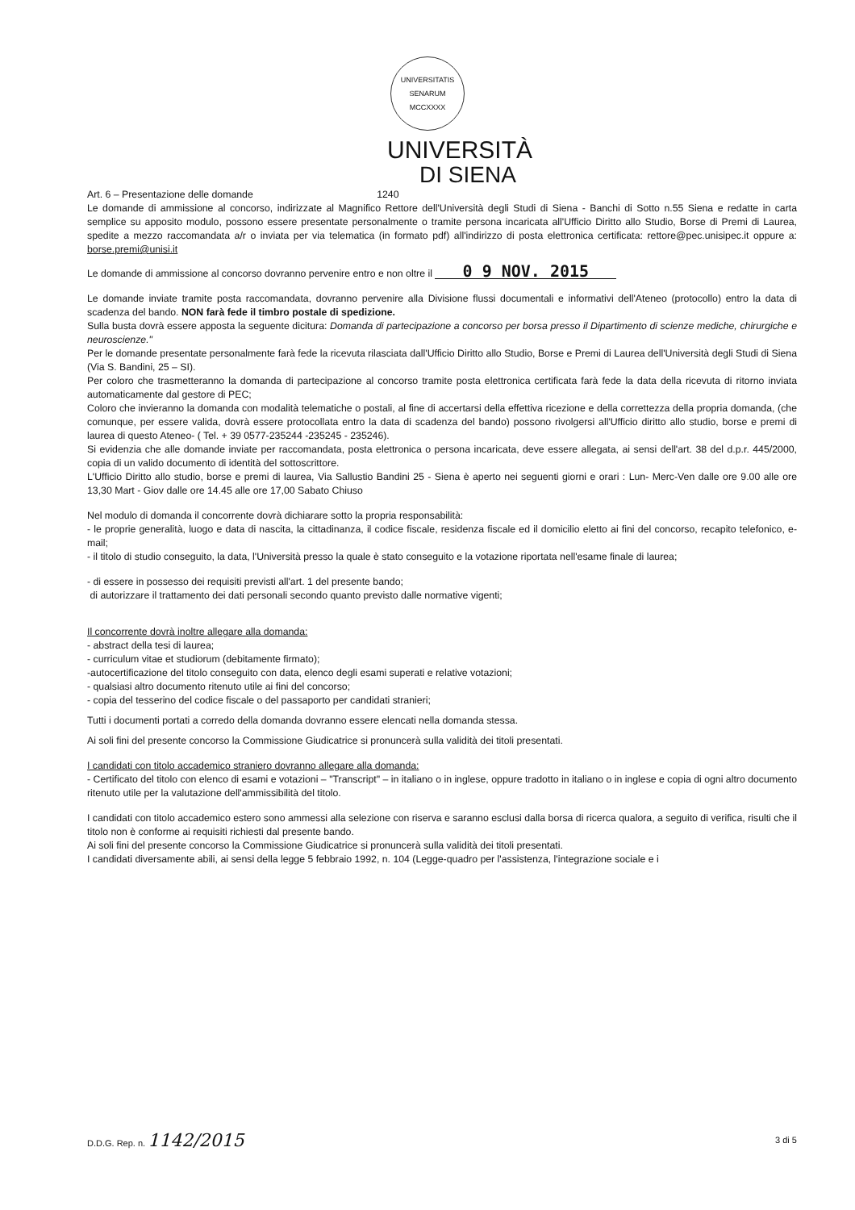UNIVERSITATIS SENARUM MCCXXXX
UNIVERSITÀ
DI SIENA
Art. 6 – Presentazione delle domande 1240
Le domande di ammissione al concorso, indirizzate al Magnifico Rettore dell'Università degli Studi di Siena - Banchi di Sotto n.55 Siena e redatte in carta semplice su apposito modulo, possono essere presentate personalmente o tramite persona incaricata all'Ufficio Diritto allo Studio, Borse di Premi di Laurea, spedite a mezzo raccomandata a/r o inviata per via telematica (in formato pdf) all'indirizzo di posta elettronica certificata: rettore@pec.unisipec.it oppure a: borse.premi@unisi.it
Le domande di ammissione al concorso dovranno pervenire entro e non oltre il 0 9 NOV. 2015
Le domande inviate tramite posta raccomandata, dovranno pervenire alla Divisione flussi documentali e informativi dell'Ateneo (protocollo) entro la data di scadenza del bando. NON farà fede il timbro postale di spedizione.
Sulla busta dovrà essere apposta la seguente dicitura: Domanda di partecipazione a concorso per borsa presso il Dipartimento di scienze mediche, chirurgiche e neuroscienze."
Per le domande presentate personalmente farà fede la ricevuta rilasciata dall'Ufficio Diritto allo Studio, Borse e Premi di Laurea dell'Università degli Studi di Siena (Via S. Bandini, 25 – SI).
Per coloro che trasmetteranno la domanda di partecipazione al concorso tramite posta elettronica certificata farà fede la data della ricevuta di ritorno inviata automaticamente dal gestore di PEC;
Coloro che invieranno la domanda con modalità telematiche o postali, al fine di accertarsi della effettiva ricezione e della correttezza della propria domanda, (che comunque, per essere valida, dovrà essere protocollata entro la data di scadenza del bando) possono rivolgersi all'Ufficio diritto allo studio, borse e premi di laurea di questo Ateneo- ( Tel. + 39 0577-235244 -235245 - 235246).
Si evidenzia che alle domande inviate per raccomandata, posta elettronica o persona incaricata, deve essere allegata, ai sensi dell'art. 38 del d.p.r. 445/2000, copia di un valido documento di identità del sottoscrittore.
L'Ufficio Diritto allo studio, borse e premi di laurea, Via Sallustio Bandini 25 - Siena è aperto nei seguenti giorni e orari : Lun- Merc-Ven dalle ore 9.00 alle ore 13,30 Mart - Giov dalle ore 14.45 alle ore 17,00 Sabato Chiuso
Nel modulo di domanda il concorrente dovrà dichiarare sotto la propria responsabilità:
- le proprie generalità, luogo e data di nascita, la cittadinanza, il codice fiscale, residenza fiscale ed il domicilio eletto ai fini del concorso, recapito telefonico, e-mail;
- il titolo di studio conseguito, la data, l'Università presso la quale è stato conseguito e la votazione riportata nell'esame finale di laurea;
- di essere in possesso dei requisiti previsti all'art. 1 del presente bando;
di autorizzare il trattamento dei dati personali secondo quanto previsto dalle normative vigenti;
Il concorrente dovrà inoltre allegare alla domanda:
- abstract della tesi di laurea;
- curriculum vitae et studiorum (debitamente firmato);
-autocertificazione del titolo conseguito con data, elenco degli esami superati e relative votazioni;
- qualsiasi altro documento ritenuto utile ai fini del concorso;
- copia del tesserino del codice fiscale o del passaporto per candidati stranieri;
Tutti i documenti portati a corredo della domanda dovranno essere elencati nella domanda stessa.
Ai soli fini del presente concorso la Commissione Giudicatrice si pronuncerà sulla validità dei titoli presentati.
I candidati con titolo accademico straniero dovranno allegare alla domanda:
- Certificato del titolo con elenco di esami e votazioni – "Transcript" – in italiano o in inglese, oppure tradotto in italiano o in inglese e copia di ogni altro documento ritenuto utile per la valutazione dell'ammissibilità del titolo.
I candidati con titolo accademico estero sono ammessi alla selezione con riserva e saranno esclusi dalla borsa di ricerca qualora, a seguito di verifica, risulti che il titolo non è conforme ai requisiti richiesti dal presente bando.
Ai soli fini del presente concorso la Commissione Giudicatrice si pronuncerà sulla validità dei titoli presentati.
I candidati diversamente abili, ai sensi della legge 5 febbraio 1992, n. 104 (Legge-quadro per l'assistenza, l'integrazione sociale e i
D.D.G. Rep. n. 1142/2015 3 di 5